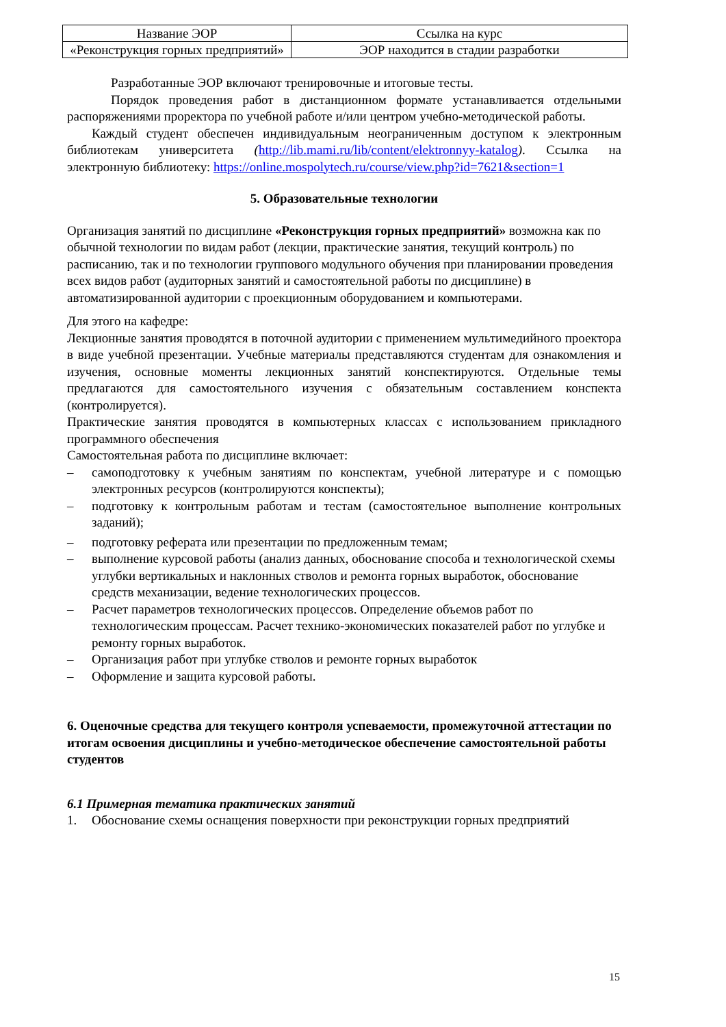| Название ЭОР | Ссылка на курс |
| «Реконструкция горных предприятий» | ЭОР находится в стадии разработки |
Разработанные ЭОР включают тренировочные и итоговые тесты.
Порядок проведения работ в дистанционном формате устанавливается отдельными распоряжениями проректора по учебной работе и/или центром учебно-методической работы.
Каждый студент обеспечен индивидуальным неограниченным доступом к электронным библиотекам университета (http://lib.mami.ru/lib/content/elektronnyy-katalog). Ссылка на электронную библиотеку: https://online.mospolytech.ru/course/view.php?id=7621&section=1
5. Образовательные технологии
Организация занятий по дисциплине «Реконструкция горных предприятий» возможна как по обычной технологии по видам работ (лекции, практические занятия, текущий контроль) по расписанию, так и по технологии группового модульного обучения при планировании проведения всех видов работ (аудиторных занятий и самостоятельной работы по дисциплине) в автоматизированной аудитории с проекционным оборудованием и компьютерами.
Для этого на кафедре:
Лекционные занятия проводятся в поточной аудитории с применением мультимедийного проектора в виде учебной презентации. Учебные материалы представляются студентам для ознакомления и изучения, основные моменты лекционных занятий конспектируются. Отдельные темы предлагаются для самостоятельного изучения с обязательным составлением конспекта (контролируется).
Практические занятия проводятся в компьютерных классах с использованием прикладного программного обеспечения
Самостоятельная работа по дисциплине включает:
– самоподготовку к учебным занятиям по конспектам, учебной литературе и с помощью электронных ресурсов (контролируются конспекты);
– подготовку к контрольным работам и тестам (самостоятельное выполнение контрольных заданий);
– подготовку реферата или презентации по предложенным темам;
– выполнение курсовой работы (анализ данных, обоснование способа и технологической схемы углубки вертикальных и наклонных стволов и ремонта горных выработок, обоснование средств механизации, ведение технологических процессов.
– Расчет параметров технологических процессов. Определение объемов работ по технологическим процессам. Расчет технико-экономических показателей работ по углубке и ремонту горных выработок.
– Организация работ при углубке стволов и ремонте горных выработок
– Оформление и защита курсовой работы.
6. Оценочные средства для текущего контроля успеваемости, промежуточной аттестации по итогам освоения дисциплины и учебно-методическое обеспечение самостоятельной работы студентов
6.1 Примерная тематика практических занятий
1. Обоснование схемы оснащения поверхности при реконструкции горных предприятий
15